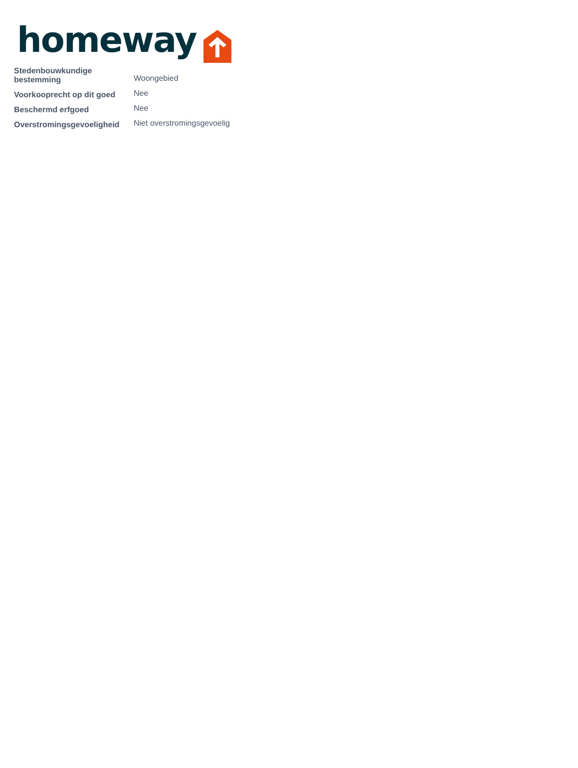homeway
| Stedenbouwkundige bestemming | Woongebied |
| Voorkooprecht op dit goed | Nee |
| Beschermd erfgoed | Nee |
| Overstromingsgevoeligheid | Niet overstromingsgevoelig |